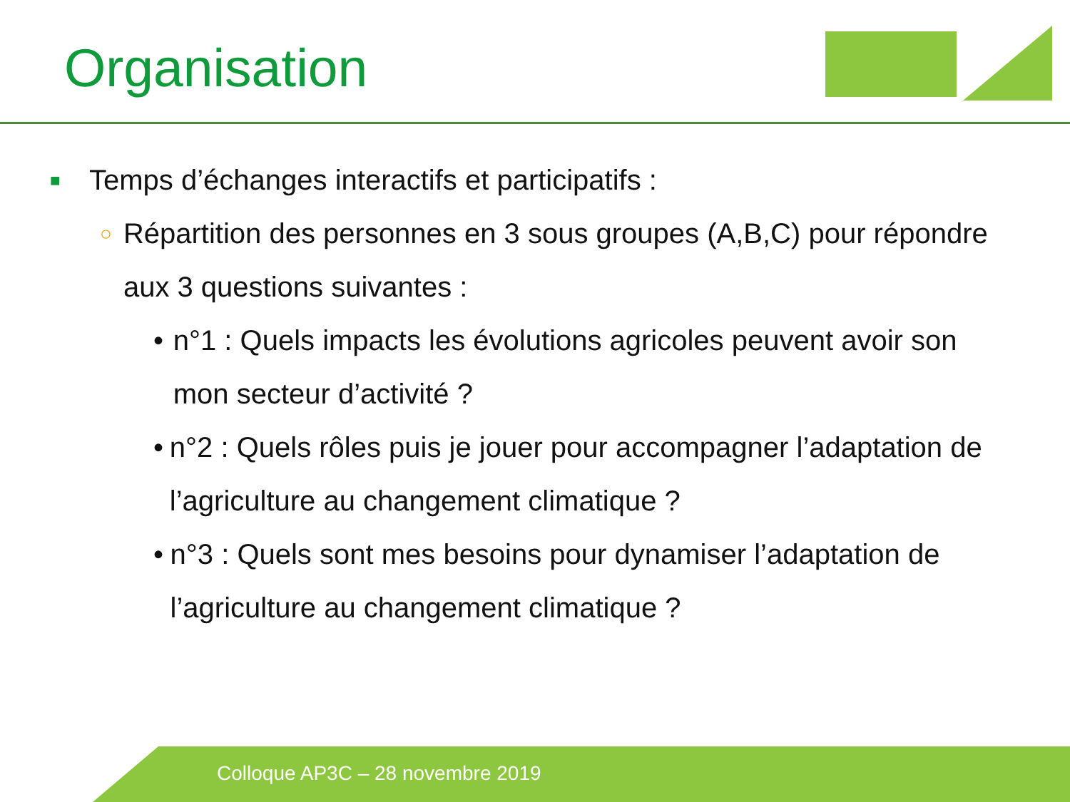Organisation
■ Temps d’échanges interactifs et participatifs :
○ Répartition des personnes en 3 sous groupes (A,B,C) pour répondre aux 3 questions suivantes :
• n°1 : Quels impacts les évolutions agricoles peuvent avoir son mon secteur d’activité ?
• n°2 : Quels rôles puis je jouer pour accompagner l’adaptation de l’agriculture au changement climatique ?
• n°3 : Quels sont mes besoins pour dynamiser l’adaptation de l’agriculture au changement climatique ?
Colloque AP3C – 28 novembre 2019